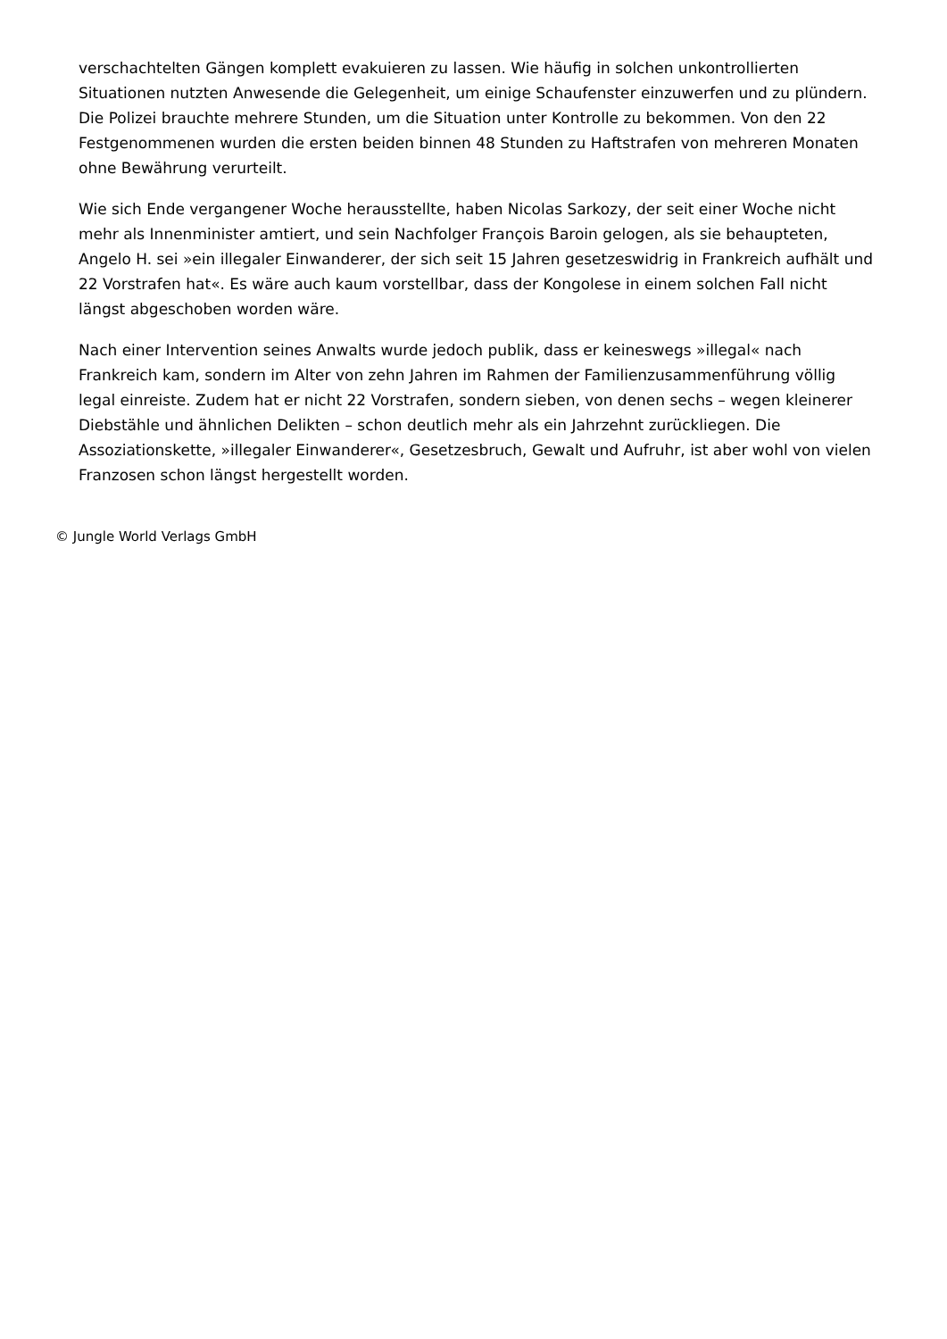verschachtelten Gängen komplett evakuieren zu lassen. Wie häufig in solchen unkontrollierten Situationen nutzten Anwesende die Gelegenheit, um einige Schaufenster einzuwerfen und zu plündern. Die Polizei brauchte mehrere Stunden, um die Situation unter Kontrolle zu bekommen. Von den 22 Festgenommenen wurden die ersten beiden binnen 48 Stunden zu Haftstrafen von mehreren Monaten ohne Bewährung verurteilt.
Wie sich Ende vergangener Woche herausstellte, haben Nicolas Sarkozy, der seit einer Woche nicht mehr als Innenminister amtiert, und sein Nachfolger François Baroin gelogen, als sie behaupteten, Angelo H. sei »ein illegaler Einwanderer, der sich seit 15 Jahren gesetzeswidrig in Frankreich aufhält und 22 Vorstrafen hat«. Es wäre auch kaum vorstellbar, dass der Kongolese in einem solchen Fall nicht längst abgeschoben worden wäre.
Nach einer Intervention seines Anwalts wurde jedoch publik, dass er keineswegs »illegal« nach Frankreich kam, sondern im Alter von zehn Jahren im Rahmen der Familienzusammenführung völlig legal einreiste. Zudem hat er nicht 22 Vorstrafen, sondern sieben, von denen sechs – wegen kleinerer Diebstähle und ähnlichen Delikten – schon deutlich mehr als ein Jahrzehnt zurückliegen. Die Assoziationskette, »illegaler Einwanderer«, Gesetzesbruch, Gewalt und Aufruhr, ist aber wohl von vielen Franzosen schon längst hergestellt worden.
© Jungle World Verlags GmbH